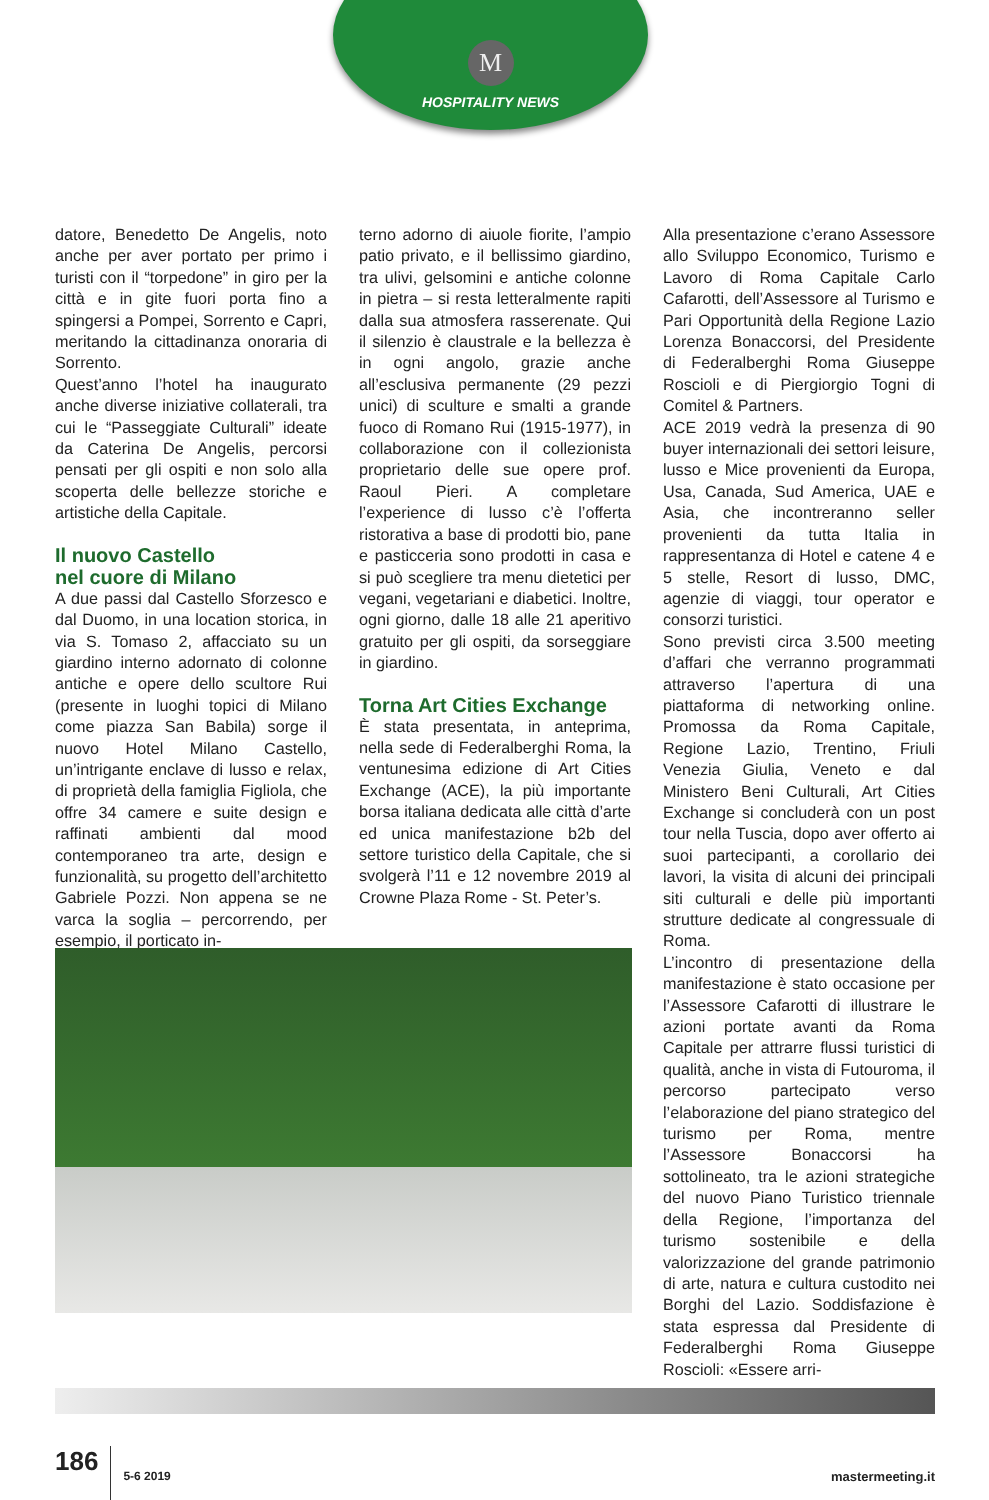M
HOSPITALITY NEWS
datore, Benedetto De Angelis, noto anche per aver portato per primo i turisti con il “torpedone” in giro per la città e in gite fuori porta fino a spingersi a Pompei, Sorrento e Capri, meritando la cittadinanza onoraria di Sorrento.
Quest’anno l’hotel ha inaugurato anche diverse iniziative collaterali, tra cui le “Passeggiate Culturali” ideate da Caterina De Angelis, percorsi pensati per gli ospiti e non solo alla scoperta delle bellezze storiche e artistiche della Capitale.
Il nuovo Castello
nel cuore di Milano
A due passi dal Castello Sforzesco e dal Duomo, in una location storica, in via S. Tomaso 2, affacciato su un giardino interno adornato di colonne antiche e opere dello scultore Rui (presente in luoghi topici di Milano come piazza San Babila) sorge il nuovo Hotel Milano Castello, un’intrigante enclave di lusso e relax, di proprietà della famiglia Figliola, che offre 34 camere e suite design e raffinati ambienti dal mood contemporaneo tra arte, design e funzionalità, su progetto dell’architetto Gabriele Pozzi. Non appena se ne varca la soglia – percorrendo, per esempio, il porticato in-
terno adorno di aiuole fiorite, l’ampio patio privato, e il bellissimo giardino, tra ulivi, gelsomini e antiche colonne in pietra – si resta letteralmente rapiti dalla sua atmosfera rasserenate. Qui il silenzio è claustrale e la bellezza è in ogni angolo, grazie anche all’esclusiva permanente (29 pezzi unici) di sculture e smalti a grande fuoco di Romano Rui (1915-1977), in collaborazione con il collezionista proprietario delle sue opere prof. Raoul Pieri. A completare l’experience di lusso c’è l’offerta ristorativa a base di prodotti bio, pane e pasticceria sono prodotti in casa e si può scegliere tra menu dietetici per vegani, vegetariani e diabetici. Inoltre, ogni giorno, dalle 18 alle 21 aperitivo gratuito per gli ospiti, da sorseggiare in giardino.
Torna Art Cities Exchange
È stata presentata, in anteprima, nella sede di Federalberghi Roma, la ventunesima edizione di Art Cities Exchange (ACE), la più importante borsa italiana dedicata alle città d’arte ed unica manifestazione b2b del settore turistico della Capitale, che si svolgerà l’11 e 12 novembre 2019 al Crowne Plaza Rome - St. Peter’s.
Alla presentazione c’erano Assessore allo Sviluppo Economico, Turismo e Lavoro di Roma Capitale Carlo Cafarotti, dell’Assessore al Turismo e Pari Opportunità della Regione Lazio Lorenza Bonaccorsi, del Presidente di Federalberghi Roma Giuseppe Roscioli e di Piergiorgio Togni di Comitel & Partners.
ACE 2019 vedrà la presenza di 90 buyer internazionali dei settori leisure, lusso e Mice provenienti da Europa, Usa, Canada, Sud America, UAE e Asia, che incontreranno seller provenienti da tutta Italia in rappresentanza di Hotel e catene 4 e 5 stelle, Resort di lusso, DMC, agenzie di viaggi, tour operator e consorzi turistici.
Sono previsti circa 3.500 meeting d’affari che verranno programmati attraverso l’apertura di una piattaforma di networking online. Promossa da Roma Capitale, Regione Lazio, Trentino, Friuli Venezia Giulia, Veneto e dal Ministero Beni Culturali, Art Cities Exchange si concluderà con un post tour nella Tuscia, dopo aver offerto ai suoi partecipanti, a corollario dei lavori, la visita di alcuni dei principali siti culturali e delle più importanti strutture dedicate al congressuale di Roma.
L’incontro di presentazione della manifestazione è stato occasione per l’Assessore Cafarotti di illustrare le azioni portate avanti da Roma Capitale per attrarre flussi turistici di qualità, anche in vista di Futouroma, il percorso partecipato verso l’elaborazione del piano strategico del turismo per Roma, mentre l’Assessore Bonaccorsi ha sottolineato, tra le azioni strategiche del nuovo Piano Turistico triennale della Regione, l’importanza del turismo sostenibile e della valorizzazione del grande patrimonio di arte, natura e cultura custodito nei Borghi del Lazio. Soddisfazione è stata espressa dal Presidente di Federalberghi Roma Giuseppe Roscioli: «Essere arri-
186 5-6 2019 mastermeeting.it